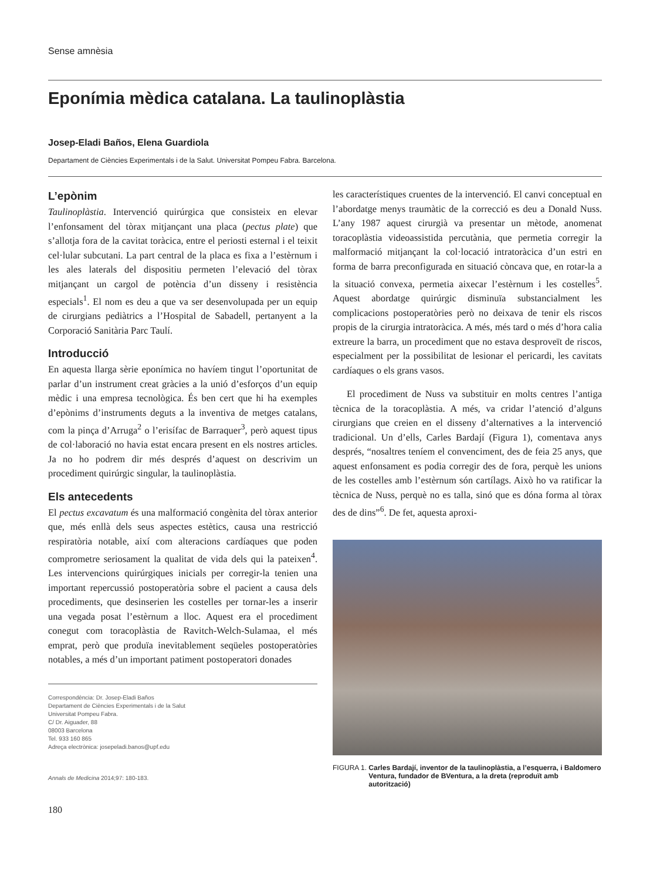Sense amnèsia
Eponímia mèdica catalana. La taulinoplàstia
Josep-Eladi Baños, Elena Guardiola
Departament de Ciències Experimentals i de la Salut. Universitat Pompeu Fabra. Barcelona.
L’epònim
Taulinoplàstia. Intervenció quirúrgica que consisteix en elevar l’enfonsament del tòrax mitjançant una placa (pectus plate) que s’allotja fora de la cavitat toràcica, entre el periosti esternal i el teixit cel·lular subcutani. La part central de la placa es fixa a l’estèrnum i les ales laterals del dispositiu permeten l’elevació del tòrax mitjançant un cargol de potència d’un disseny i resistència especials<sup>1</sup>. El nom es deu a que va ser desenvolupada per un equip de cirurgians pediàtrics a l’Hospital de Sabadell, pertanyent a la Corporació Sanitària Parc Taulí.
Introducció
En aquesta llarga sèrie eponímica no havíem tingut l’oportunitat de parlar d’un instrument creat gràcies a la unió d’esforços d’un equip mèdic i una empresa tecnològica. És ben cert que hi ha exemples d’epònims d’instruments deguts a la inventiva de metges catalans, com la pinça d’Arruga<sup>2</sup> o l’erisífac de Barraquer<sup>3</sup>, però aquest tipus de col·laboració no havia estat encara present en els nostres articles. Ja no ho podrem dir més després d’aquest on descrivim un procediment quirúrgic singular, la taulinoplàstia.
Els antecedents
El pectus excavatum és una malformació congènita del tòrax anterior que, més enllà dels seus aspectes estètics, causa una restricció respiratòria notable, així com alteracions cardíaques que poden comprometre seriosament la qualitat de vida dels qui la pateixen<sup>4</sup>. Les intervencions quirúrgiques inicials per corregir-la tenien una important repercussió postoperatòria sobre el pacient a causa dels procediments, que desinserien les costelles per tornar-les a inserir una vegada posat l’estèrnum a lloc. Aquest era el procediment conegut com toracoplàstia de Ravitch-Welch-Sulamaa, el més emprat, però que produïa inevitablement seqüeles postoperatòries notables, a més d’un important patiment postoperatori donades
Correspondència: Dr. Josep-Eladi Baños
Departament de Ciències Experimentals i de la Salut
Universitat Pompeu Fabra.
C/ Dr. Aiguader, 88
08003 Barcelona
Tel. 933 160 865
Adreça electrònica: josepeladi.banos@upf.edu
Annals de Medicina 2014;97: 180-183.
180
les característiques cruentes de la intervenció. El canvi conceptual en l’abordatge menys traumàtic de la correcció es deu a Donald Nuss. L’any 1987 aquest cirurgià va presentar un mètode, anomenat toracoplàstia videoassistida percutània, que permetia corregir la malformació mitjançant la col·locació intratoràcica d’un estri en forma de barra preconfigurada en situació còncava que, en rotar-la a la situació convexa, permetia aixecar l’estèrnum i les costelles<sup>5</sup>. Aquest abordatge quirúrgic disminuïa substancialment les complicacions postoperatòries però no deixava de tenir els riscos propis de la cirurgia intratoràcica. A més, més tard o més d’hora calia extreure la barra, un procediment que no estava desproveït de riscos, especialment per la possibilitat de lesionar el pericardi, les cavitats cardíaques o els grans vasos.
El procediment de Nuss va substituir en molts centres l’antiga tècnica de la toracoplàstia. A més, va cridar l’atenció d’alguns cirurgians que creien en el disseny d’alternatives a la intervenció tradicional. Un d’ells, Carles Bardají (Figura 1), comentava anys després, “nosaltres teníem el convenciment, des de feia 25 anys, que aquest enfonsament es podia corregir des de fora, perquè les unions de les costelles amb l’estèrnum són cartílags. Això ho va ratificar la tècnica de Nuss, perquè no es talla, sinó que es dóna forma al tòrax des de dins”<sup>6</sup>. De fet, aquesta aproxi-
FIGURA 1. Carles Bardají, inventor de la taulinoplàstia, a l’esquerra, i Baldomero Ventura, fundador de BVentura, a la dreta (reproduït amb autorització)